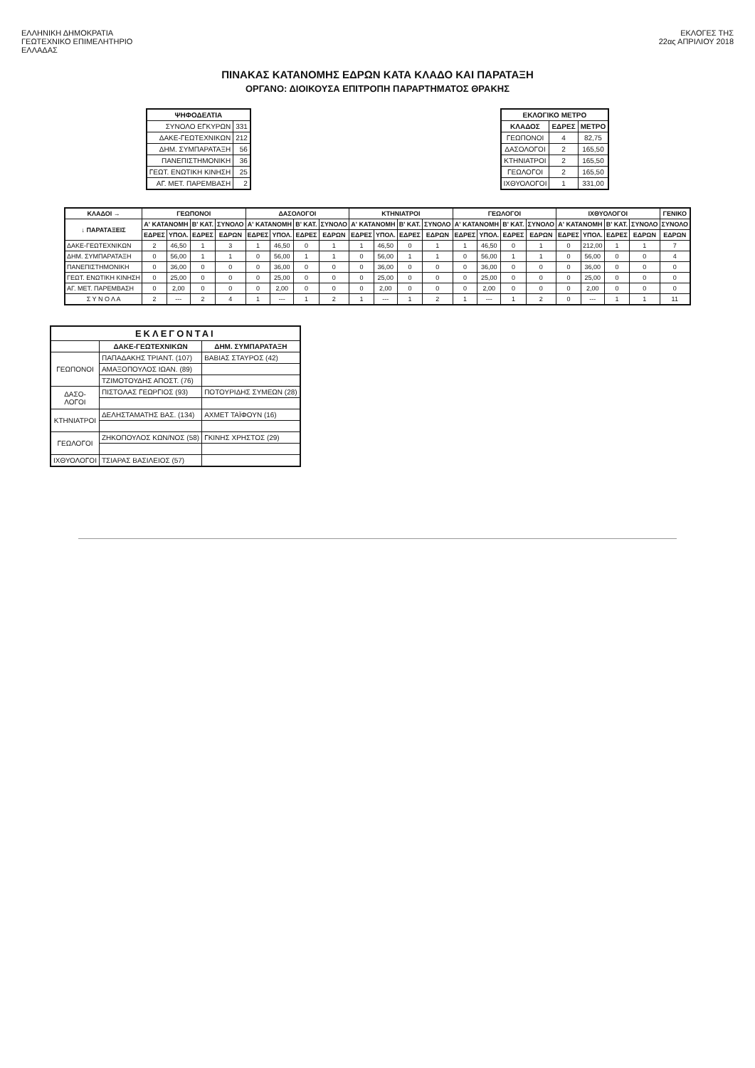ΕΛΛΗΝΙΚΗ ΔΗΜΟΚΡΑΤΙΑ
ΓΕΩΤΕΧΝΙΚΟ ΕΠΙΜΕΛΗΤΗΡΙΟ
ΕΛΛΑΔΑΣ
ΕΚΛΟΓΕΣ ΤΗΣ
22ας ΑΠΡΙΛΙΟΥ 2018
ΠΙΝΑΚΑΣ ΚΑΤΑΝΟΜΗΣ ΕΔΡΩΝ ΚΑΤΑ ΚΛΑΔΟ ΚΑΙ ΠΑΡΑΤΑΞΗ
ΟΡΓΑΝΟ: ΔΙΟΙΚΟΥΣΑ ΕΠΙΤΡΟΠΗ ΠΑΡΑΡΤΗΜΑΤΟΣ ΘΡΑΚΗΣ
| ΨΗΦΟΔΕΛΤΙΑ | |
| --- | --- |
| ΣΥΝΟΛΟ ΕΓΚΥΡΩΝ | 331 |
| ΔΑΚΕ-ΓΕΩΤΕΧΝΙΚΩΝ | 212 |
| ΔΗΜ. ΣΥΜΠΑΡΑΤΑΞΗ | 56 |
| ΠΑΝΕΠΙΣΤΗΜΟΝΙΚΗ | 36 |
| ΓΕΩΤ. ΕΝΩΤΙΚΗ ΚΙΝΗΣΗ | 25 |
| ΑΓ. ΜΕΤ. ΠΑΡΕΜΒΑΣΗ | 2 |
| ΕΚΛΟΓΙΚΟ ΜΕΤΡΟ | | |
| --- | --- | --- |
| ΚΛΑΔΟΣ | ΕΔΡΕΣ | ΜΕΤΡΟ |
| ΓΕΩΠΟΝΟΙ | 4 | 82,75 |
| ΔΑΣΟΛΟΓΟΙ | 2 | 165,50 |
| ΚΤΗΝΙΑΤΡΟΙ | 2 | 165,50 |
| ΓΕΩΛΟΓΟΙ | 2 | 165,50 |
| ΙΧΘΥΟΛΟΓΟΙ | 1 | 331,00 |
| ΚΛΑΔΟΙ → | ΓΕΩΠΟΝΟΙ | | | | ΔΑΣΟΛΟΓΟΙ | | | | ΚΤΗΝΙΑΤΡΟΙ | | | | ΓΕΩΛΟΓΟΙ | | | | ΙΧΘΥΟΛΟΓΟΙ | | | | ΓΕΝΙΚΟ |
| --- | --- | --- | --- | --- | --- | --- | --- | --- | --- | --- | --- | --- | --- | --- | --- | --- | --- | --- | --- | --- | --- |
| ↓ ΠΑΡΑΤΑΞΕΙΣ | Α' ΚΑΤΑΝΟΜΗ | | Β' ΚΑΤ. | ΣΥΝΟΛΟ | Α' ΚΑΤΑΝΟΜΗ | | Β' ΚΑΤ. | ΣΥΝΟΛΟ | Α' ΚΑΤΑΝΟΜΗ | | Β' ΚΑΤ. | ΣΥΝΟΛΟ | Α' ΚΑΤΑΝΟΜΗ | | Β' ΚΑΤ. | ΣΥΝΟΛΟ | Α' ΚΑΤΑΝΟΜΗ | | Β' ΚΑΤ. | ΣΥΝΟΛΟ | ΣΥΝΟΛΟ |
| | ΕΔΡΕΣ | ΥΠΟΛ. | ΕΔΡΕΣ | ΕΔΡΩΝ | ΕΔΡΕΣ | ΥΠΟΛ. | ΕΔΡΕΣ | ΕΔΡΩΝ | ΕΔΡΕΣ | ΥΠΟΛ. | ΕΔΡΕΣ | ΕΔΡΩΝ | ΕΔΡΕΣ | ΥΠΟΛ. | ΕΔΡΕΣ | ΕΔΡΩΝ | ΕΔΡΕΣ | ΥΠΟΛ. | ΕΔΡΕΣ | ΕΔΡΩΝ | ΕΔΡΩΝ |
| ΔΑΚΕ-ΓΕΩΤΕΧΝΙΚΩΝ | 2 | 46,50 | 1 | 3 | 1 | 46,50 | 0 | 1 | 1 | 46,50 | 0 | 1 | 1 | 46,50 | 0 | 1 | 0 | 212,00 | 1 | 1 | 7 |
| ΔΗΜ. ΣΥΜΠΑΡΑΤΑΞΗ | 0 | 56,00 | 1 | 1 | 0 | 56,00 | 1 | 1 | 0 | 56,00 | 1 | 1 | 0 | 56,00 | 1 | 1 | 0 | 56,00 | 0 | 0 | 4 |
| ΠΑΝΕΠΙΣΤΗΜΟΝΙΚΗ | 0 | 36,00 | 0 | 0 | 0 | 36,00 | 0 | 0 | 0 | 36,00 | 0 | 0 | 0 | 36,00 | 0 | 0 | 0 | 36,00 | 0 | 0 | 0 |
| ΓΕΩΤ. ΕΝΩΤΙΚΗ ΚΙΝΗΣΗ | 0 | 25,00 | 0 | 0 | 0 | 25,00 | 0 | 0 | 0 | 25,00 | 0 | 0 | 0 | 25,00 | 0 | 0 | 0 | 25,00 | 0 | 0 | 0 |
| ΑΓ. ΜΕΤ. ΠΑΡΕΜΒΑΣΗ | 0 | 2,00 | 0 | 0 | 0 | 2,00 | 0 | 0 | 0 | 2,00 | 0 | 0 | 0 | 2,00 | 0 | 0 | 0 | 2,00 | 0 | 0 | 0 |
| Σ Υ Ν Ο Λ Α | 2 | --- | 2 | 4 | 1 | --- | 1 | 2 | 1 | --- | 1 | 2 | 1 | --- | 1 | 2 | 0 | --- | 1 | 1 | 11 |
| ΕΚΛΕΓΟΝΤΑΙ | | |
| --- | --- | --- |
| | ΔΑΚΕ-ΓΕΩΤΕΧΝΙΚΩΝ | ΔΗΜ. ΣΥΜΠΑΡΑΤΑΞΗ |
| ΓΕΩΠΟΝΟΙ | ΠΑΠΑΔΑΚΗΣ ΤΡΙΑΝΤ. (107) | ΒΑΒΙΑΣ ΣΤΑΥΡΟΣ (42) |
| | ΑΜΑΞΟΠΟΥΛΟΣ ΙΩΑΝ. (89) | |
| | ΤΖΙΜΟΤΟΥΔΗΣ ΑΠΟΣΤ. (76) | |
| ΔΑΣΟ- ΛΟΓΟΙ | ΠΙΣΤΟΛΑΣ ΓΕΩΡΓΙΟΣ (93) | ΠΟΤΟΥΡΙΔΗΣ ΣΥΜΕΩΝ (28) |
| ΚΤΗΝΙΑΤΡΟΙ | ΔΕΛΗΣΤΑΜΑΤΗΣ ΒΑΣ. (134) | ΑΧΜΕΤ ΤΑΪΦΟΥΝ (16) |
| ΓΕΩΛΟΓΟΙ | ΖΗΚΟΠΟΥΛΟΣ ΚΩΝ/ΝΟΣ (58) | ΓΚΙΝΗΣ ΧΡΗΣΤΟΣ (29) |
| ΙΧΘΥΟΛΟΓΟΙ | ΤΣΙΑΡΑΣ ΒΑΣΙΛΕΙΟΣ (57) | |